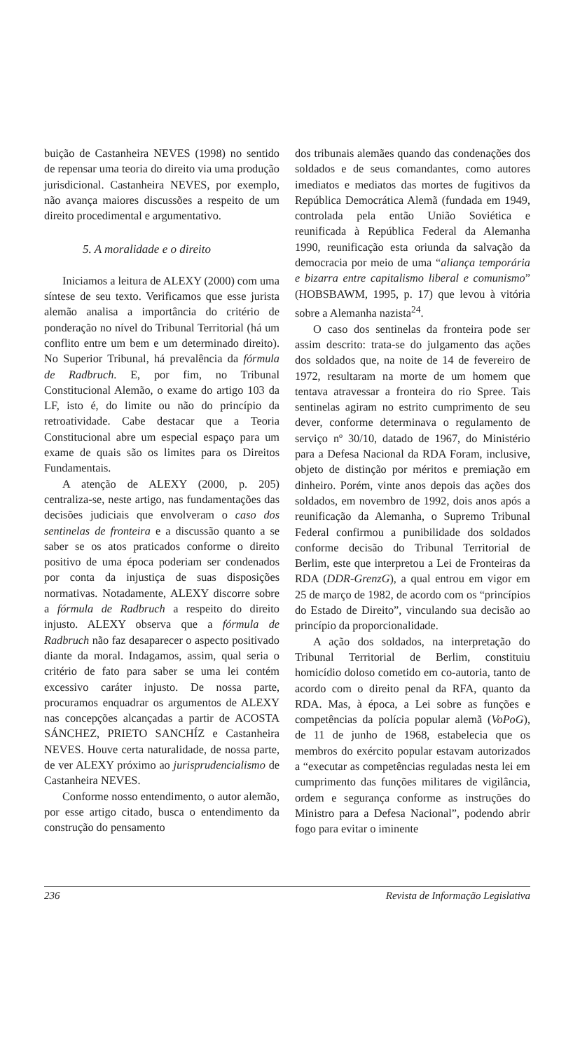buição de Castanheira NEVES (1998) no sentido de repensar uma teoria do direito via uma produção jurisdicional. Castanheira NEVES, por exemplo, não avança maiores discussões a respeito de um direito procedimental e argumentativo.
5. A moralidade e o direito
Iniciamos a leitura de ALEXY (2000) com uma síntese de seu texto. Verificamos que esse jurista alemão analisa a importância do critério de ponderação no nível do Tribunal Territorial (há um conflito entre um bem e um determinado direito). No Superior Tribunal, há prevalência da fórmula de Radbruch. E, por fim, no Tribunal Constitucional Alemão, o exame do artigo 103 da LF, isto é, do limite ou não do princípio da retroatividade. Cabe destacar que a Teoria Constitucional abre um especial espaço para um exame de quais são os limites para os Direitos Fundamentais.
A atenção de ALEXY (2000, p. 205) centraliza-se, neste artigo, nas fundamentações das decisões judiciais que envolveram o caso dos sentinelas de fronteira e a discussão quanto a se saber se os atos praticados conforme o direito positivo de uma época poderiam ser condenados por conta da injustiça de suas disposições normativas. Notadamente, ALEXY discorre sobre a fórmula de Radbruch a respeito do direito injusto. ALEXY observa que a fórmula de Radbruch não faz desaparecer o aspecto positivado diante da moral. Indagamos, assim, qual seria o critério de fato para saber se uma lei contém excessivo caráter injusto. De nossa parte, procuramos enquadrar os argumentos de ALEXY nas concepções alcançadas a partir de ACOSTA SÁNCHEZ, PRIETO SANCHÍZ e Castanheira NEVES. Houve certa naturalidade, de nossa parte, de ver ALEXY próximo ao jurisprudencialismo de Castanheira NEVES.
Conforme nosso entendimento, o autor alemão, por esse artigo citado, busca o entendimento da construção do pensamento
dos tribunais alemães quando das condenações dos soldados e de seus comandantes, como autores imediatos e mediatos das mortes de fugitivos da República Democrática Alemã (fundada em 1949, controlada pela então União Soviética e reunificada à República Federal da Alemanha 1990, reunificação esta oriunda da salvação da democracia por meio de uma “aliança temporária e bizarra entre capitalismo liberal e comunismo” (HOBSBAWM, 1995, p. 17) que levou à vitória sobre a Alemanha nazista<sup>24</sup>.
O caso dos sentinelas da fronteira pode ser assim descrito: trata-se do julgamento das ações dos soldados que, na noite de 14 de fevereiro de 1972, resultaram na morte de um homem que tentava atravessar a fronteira do rio Spree. Tais sentinelas agiram no estrito cumprimento de seu dever, conforme determinava o regulamento de serviço nº 30/10, datado de 1967, do Ministério para a Defesa Nacional da RDA Foram, inclusive, objeto de distinção por méritos e premiação em dinheiro. Porém, vinte anos depois das ações dos soldados, em novembro de 1992, dois anos após a reunificação da Alemanha, o Supremo Tribunal Federal confirmou a punibilidade dos soldados conforme decisão do Tribunal Territorial de Berlim, este que interpretou a Lei de Fronteiras da RDA (DDR-GrenzG), a qual entrou em vigor em 25 de março de 1982, de acordo com os “princípios do Estado de Direito”, vinculando sua decisão ao princípio da proporcionalidade.
A ação dos soldados, na interpretação do Tribunal Territorial de Berlim, constituiu homicídio doloso cometido em co-autoria, tanto de acordo com o direito penal da RFA, quanto da RDA. Mas, à época, a Lei sobre as funções e competências da polícia popular alemã (VoPoG), de 11 de junho de 1968, estabelecia que os membros do exército popular estavam autorizados a “executar as competências reguladas nesta lei em cumprimento das funções militares de vigilância, ordem e segurança conforme as instruções do Ministro para a Defesa Nacional”, podendo abrir fogo para evitar o iminente
236 Revista de Informação Legislativa